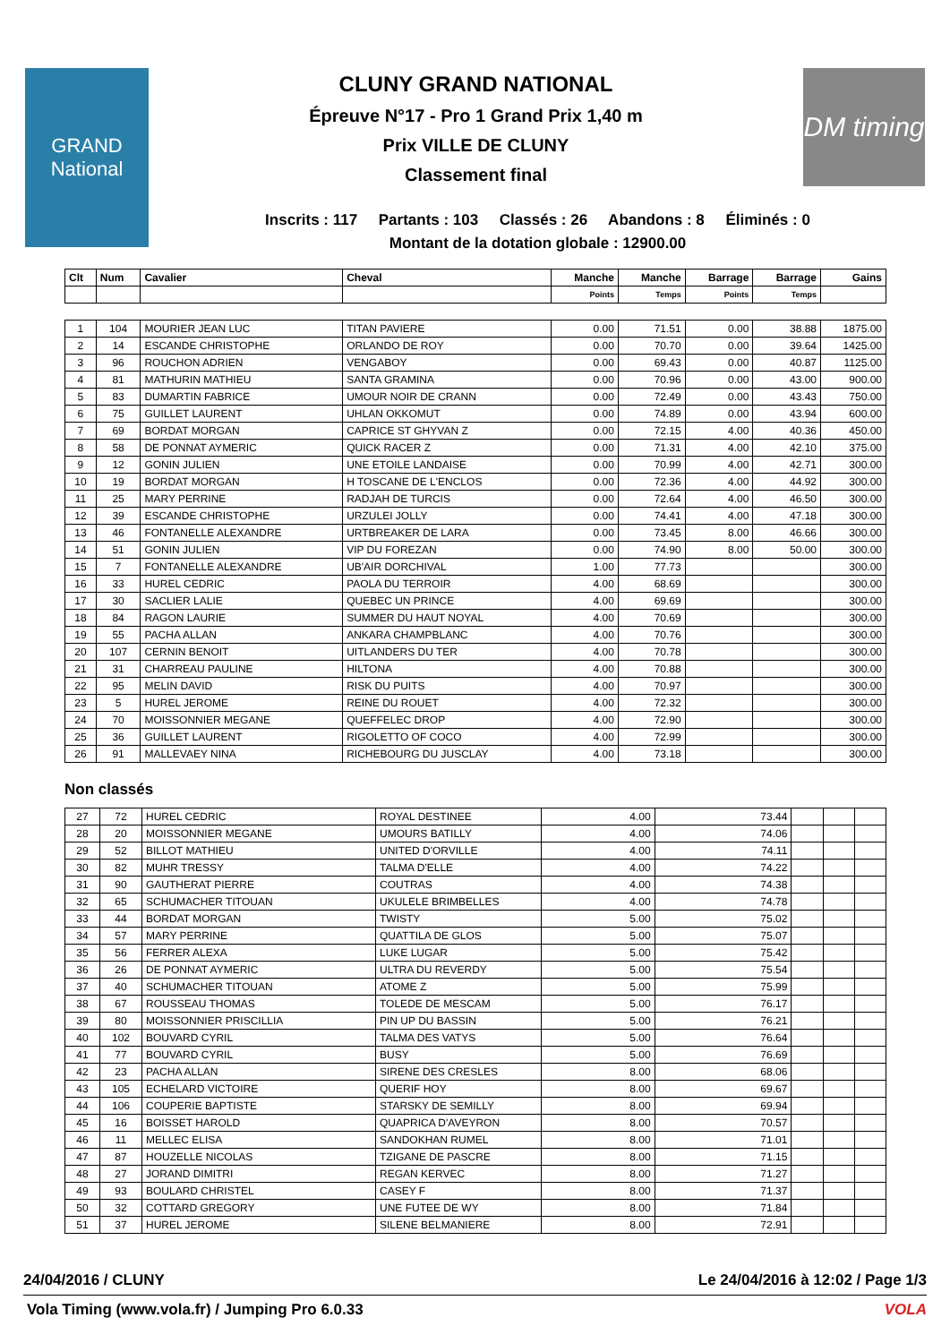GRAND National
CLUNY GRAND NATIONAL
Épreuve N°17 - Pro 1 Grand Prix 1,40 m
Prix VILLE DE CLUNY
Classement final
DM timing
Inscrits : 117 Partants : 103 Classés : 26 Abandons : 8 Éliminés : 0
Montant de la dotation globale : 12900.00
| Clt | Num | Cavalier | Cheval | Manche | Manche | Barrage | Barrage | Gains |
| --- | --- | --- | --- | --- | --- | --- | --- | --- |
| | | | | Points | Temps | Points | Temps | |
| 1 | 104 | MOURIER JEAN LUC | TITAN PAVIERE | 0.00 | 71.51 | 0.00 | 38.88 | 1875.00 |
| 2 | 14 | ESCANDE CHRISTOPHE | ORLANDO DE ROY | 0.00 | 70.70 | 0.00 | 39.64 | 1425.00 |
| 3 | 96 | ROUCHON ADRIEN | VENGABOY | 0.00 | 69.43 | 0.00 | 40.87 | 1125.00 |
| 4 | 81 | MATHURIN MATHIEU | SANTA GRAMINA | 0.00 | 70.96 | 0.00 | 43.00 | 900.00 |
| 5 | 83 | DUMARTIN FABRICE | UMOUR NOIR DE CRANN | 0.00 | 72.49 | 0.00 | 43.43 | 750.00 |
| 6 | 75 | GUILLET LAURENT | UHLAN OKKOMUT | 0.00 | 74.89 | 0.00 | 43.94 | 600.00 |
| 7 | 69 | BORDAT MORGAN | CAPRICE ST GHYVAN Z | 0.00 | 72.15 | 4.00 | 40.36 | 450.00 |
| 8 | 58 | DE PONNAT AYMERIC | QUICK RACER Z | 0.00 | 71.31 | 4.00 | 42.10 | 375.00 |
| 9 | 12 | GONIN JULIEN | UNE ETOILE LANDAISE | 0.00 | 70.99 | 4.00 | 42.71 | 300.00 |
| 10 | 19 | BORDAT MORGAN | H TOSCANE DE L'ENCLOS | 0.00 | 72.36 | 4.00 | 44.92 | 300.00 |
| 11 | 25 | MARY PERRINE | RADJAH DE TURCIS | 0.00 | 72.64 | 4.00 | 46.50 | 300.00 |
| 12 | 39 | ESCANDE CHRISTOPHE | URZULEI JOLLY | 0.00 | 74.41 | 4.00 | 47.18 | 300.00 |
| 13 | 46 | FONTANELLE ALEXANDRE | URTBREAKER DE LARA | 0.00 | 73.45 | 8.00 | 46.66 | 300.00 |
| 14 | 51 | GONIN JULIEN | VIP DU FOREZAN | 0.00 | 74.90 | 8.00 | 50.00 | 300.00 |
| 15 | 7 | FONTANELLE ALEXANDRE | UB'AIR DORCHIVAL | 1.00 | 77.73 | | | 300.00 |
| 16 | 33 | HUREL CEDRIC | PAOLA DU TERROIR | 4.00 | 68.69 | | | 300.00 |
| 17 | 30 | SACLIER LALIE | QUEBEC UN PRINCE | 4.00 | 69.69 | | | 300.00 |
| 18 | 84 | RAGON LAURIE | SUMMER DU HAUT NOYAL | 4.00 | 70.69 | | | 300.00 |
| 19 | 55 | PACHA ALLAN | ANKARA CHAMPBLANC | 4.00 | 70.76 | | | 300.00 |
| 20 | 107 | CERNIN BENOIT | UITLANDERS DU TER | 4.00 | 70.78 | | | 300.00 |
| 21 | 31 | CHARREAU PAULINE | HILTONA | 4.00 | 70.88 | | | 300.00 |
| 22 | 95 | MELIN DAVID | RISK DU PUITS | 4.00 | 70.97 | | | 300.00 |
| 23 | 5 | HUREL JEROME | REINE DU ROUET | 4.00 | 72.32 | | | 300.00 |
| 24 | 70 | MOISSONNIER MEGANE | QUEFFELEC DROP | 4.00 | 72.90 | | | 300.00 |
| 25 | 36 | GUILLET LAURENT | RIGOLETTO OF COCO | 4.00 | 72.99 | | | 300.00 |
| 26 | 91 | MALLEVAEY NINA | RICHEBOURG DU JUSCLAY | 4.00 | 73.18 | | | 300.00 |
Non classés
| 27 | 72 | HUREL CEDRIC | ROYAL DESTINEE | 4.00 | 73.44 | | | |
| 28 | 20 | MOISSONNIER MEGANE | UMOURS BATILLY | 4.00 | 74.06 | | | |
| 29 | 52 | BILLOT MATHIEU | UNITED D'ORVILLE | 4.00 | 74.11 | | | |
| 30 | 82 | MUHR TRESSY | TALMA D'ELLE | 4.00 | 74.22 | | | |
| 31 | 90 | GAUTHERAT PIERRE | COUTRAS | 4.00 | 74.38 | | | |
| 32 | 65 | SCHUMACHER TITOUAN | UKULELE BRIMBELLES | 4.00 | 74.78 | | | |
| 33 | 44 | BORDAT MORGAN | TWISTY | 5.00 | 75.02 | | | |
| 34 | 57 | MARY PERRINE | QUATTILA DE GLOS | 5.00 | 75.07 | | | |
| 35 | 56 | FERRER ALEXA | LUKE LUGAR | 5.00 | 75.42 | | | |
| 36 | 26 | DE PONNAT AYMERIC | ULTRA DU REVERDY | 5.00 | 75.54 | | | |
| 37 | 40 | SCHUMACHER TITOUAN | ATOME Z | 5.00 | 75.99 | | | |
| 38 | 67 | ROUSSEAU THOMAS | TOLEDE DE MESCAM | 5.00 | 76.17 | | | |
| 39 | 80 | MOISSONNIER PRISCILLIA | PIN UP DU BASSIN | 5.00 | 76.21 | | | |
| 40 | 102 | BOUVARD CYRIL | TALMA DES VATYS | 5.00 | 76.64 | | | |
| 41 | 77 | BOUVARD CYRIL | BUSY | 5.00 | 76.69 | | | |
| 42 | 23 | PACHA ALLAN | SIRENE DES CRESLES | 8.00 | 68.06 | | | |
| 43 | 105 | ECHELARD VICTOIRE | QUERIF HOY | 8.00 | 69.67 | | | |
| 44 | 106 | COUPERIE BAPTISTE | STARSKY DE SEMILLY | 8.00 | 69.94 | | | |
| 45 | 16 | BOISSET HAROLD | QUAPRICA D'AVEYRON | 8.00 | 70.57 | | | |
| 46 | 11 | MELLEC ELISA | SANDOKHAN RUMEL | 8.00 | 71.01 | | | |
| 47 | 87 | HOUZELLE NICOLAS | TZIGANE DE PASCRE | 8.00 | 71.15 | | | |
| 48 | 27 | JORAND DIMITRI | REGAN KERVEC | 8.00 | 71.27 | | | |
| 49 | 93 | BOULARD CHRISTEL | CASEY F | 8.00 | 71.37 | | | |
| 50 | 32 | COTTARD GREGORY | UNE FUTEE DE WY | 8.00 | 71.84 | | | |
| 51 | 37 | HUREL JEROME | SILENE BELMANIERE | 8.00 | 72.91 | | | |
24/04/2016 / CLUNY Le 24/04/2016 à 12:02 / Page 1/3
Vola Timing (www.vola.fr) / Jumping Pro 6.0.33 VOLA